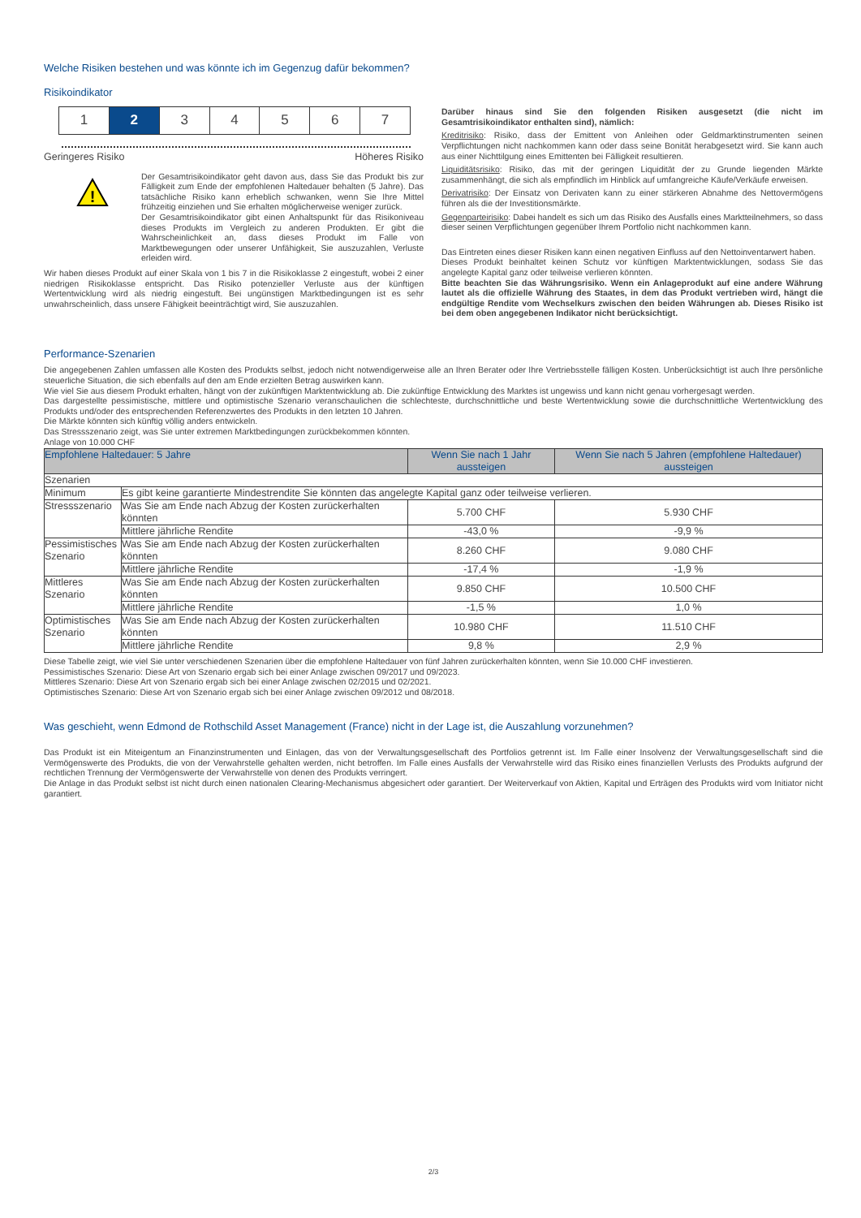Welche Risiken bestehen und was könnte ich im Gegenzug dafür bekommen?
Risikoindikator
1 2 3 4 5 6 7
Geringeres Risiko Höheres Risiko
!
Der Gesamtrisikoindikator geht davon aus, dass Sie das Produkt bis zur Fälligkeit zum Ende der empfohlenen Haltedauer behalten (5 Jahre). Das tatsächliche Risiko kann erheblich schwanken, wenn Sie Ihre Mittel frühzeitig einziehen und Sie erhalten möglicherweise weniger zurück.
Der Gesamtrisikoindikator gibt einen Anhaltspunkt für das Risikoniveau dieses Produkts im Vergleich zu anderen Produkten. Er gibt die Wahrscheinlichkeit an, dass dieses Produkt im Falle von Marktbewegungen oder unserer Unfähigkeit, Sie auszuzahlen, Verluste erleiden wird.
Wir haben dieses Produkt auf einer Skala von 1 bis 7 in die Risikoklasse 2 eingestuft, wobei 2 einer niedrigen Risikoklasse entspricht. Das Risiko potenzieller Verluste aus der künftigen Wertentwicklung wird als niedrig eingestuft. Bei ungünstigen Marktbedingungen ist es sehr unwahrscheinlich, dass unsere Fähigkeit beeinträchtigt wird, Sie auszuzahlen.
Darüber hinaus sind Sie den folgenden Risiken ausgesetzt (die nicht im Gesamtrisikoindikator enthalten sind), nämlich:
Kreditrisiko: Risiko, dass der Emittent von Anleihen oder Geldmarktinstrumenten seinen Verpflichtungen nicht nachkommen kann oder dass seine Bonität herabgesetzt wird. Sie kann auch aus einer Nichttilgung eines Emittenten bei Fälligkeit resultieren.
Liquiditätsrisiko: Risiko, das mit der geringen Liquidität der zu Grunde liegenden Märkte zusammenhängt, die sich als empfindlich im Hinblick auf umfangreiche Käufe/Verkäufe erweisen.
Derivatrisiko: Der Einsatz von Derivaten kann zu einer stärkeren Abnahme des Nettovermögens führen als die der Investitionsmärkte.
Gegenparteirisiko: Dabei handelt es sich um das Risiko des Ausfalls eines Marktteilnehmers, so dass dieser seinen Verpflichtungen gegenüber Ihrem Portfolio nicht nachkommen kann.
Das Eintreten eines dieser Risiken kann einen negativen Einfluss auf den Nettoinventarwert haben.
Dieses Produkt beinhaltet keinen Schutz vor künftigen Marktentwicklungen, sodass Sie das angelegte Kapital ganz oder teilweise verlieren könnten.
Bitte beachten Sie das Währungsrisiko. Wenn ein Anlageprodukt auf eine andere Währung lautet als die offizielle Währung des Staates, in dem das Produkt vertrieben wird, hängt die endgültige Rendite vom Wechselkurs zwischen den beiden Währungen ab. Dieses Risiko ist bei dem oben angegebenen Indikator nicht berücksichtigt.
Performance-Szenarien
Die angegebenen Zahlen umfassen alle Kosten des Produkts selbst, jedoch nicht notwendigerweise alle an Ihren Berater oder Ihre Vertriebsstelle fälligen Kosten. Unberücksichtigt ist auch Ihre persönliche steuerliche Situation, die sich ebenfalls auf den am Ende erzielten Betrag auswirken kann.
Wie viel Sie aus diesem Produkt erhalten, hängt von der zukünftigen Marktentwicklung ab. Die zukünftige Entwicklung des Marktes ist ungewiss und kann nicht genau vorhergesagt werden.
Das dargestellte pessimistische, mittlere und optimistische Szenario veranschaulichen die schlechteste, durchschnittliche und beste Wertentwicklung sowie die durchschnittliche Wertentwicklung des Produkts und/oder des entsprechenden Referenzwertes des Produkts in den letzten 10 Jahren.
Die Märkte könnten sich künftig völlig anders entwickeln.
Das Stressszenario zeigt, was Sie unter extremen Marktbedingungen zurückbekommen könnten.
Anlage von 10.000 CHF
| Empfohlene Haltedauer: 5 Jahre | | Wenn Sie nach 1 Jahr aussteigen | Wenn Sie nach 5 Jahren (empfohlene Haltedauer) aussteigen |
| --- | --- | --- | --- |
| Szenarien | | | |
| Minimum | Es gibt keine garantierte Mindestrendite Sie könnten das angelegte Kapital ganz oder teilweise verlieren. | | |
| Stressszenario | Was Sie am Ende nach Abzug der Kosten zurückerhalten könnten | 5.700 CHF | 5.930 CHF |
| | Mittlere jährliche Rendite | -43,0 % | -9,9 % |
| Pessimistisches Szenario | Was Sie am Ende nach Abzug der Kosten zurückerhalten könnten | 8.260 CHF | 9.080 CHF |
| | Mittlere jährliche Rendite | -17,4 % | -1,9 % |
| Mittleres Szenario | Was Sie am Ende nach Abzug der Kosten zurückerhalten könnten | 9.850 CHF | 10.500 CHF |
| | Mittlere jährliche Rendite | -1,5 % | 1,0 % |
| Optimistisches Szenario | Was Sie am Ende nach Abzug der Kosten zurückerhalten könnten | 10.980 CHF | 11.510 CHF |
| | Mittlere jährliche Rendite | 9,8 % | 2,9 % |
Diese Tabelle zeigt, wie viel Sie unter verschiedenen Szenarien über die empfohlene Haltedauer von fünf Jahren zurückerhalten könnten, wenn Sie 10.000 CHF investieren.
Pessimistisches Szenario: Diese Art von Szenario ergab sich bei einer Anlage zwischen 09/2017 und 09/2023.
Mittleres Szenario: Diese Art von Szenario ergab sich bei einer Anlage zwischen 02/2015 und 02/2021.
Optimistisches Szenario: Diese Art von Szenario ergab sich bei einer Anlage zwischen 09/2012 und 08/2018.
Was geschieht, wenn Edmond de Rothschild Asset Management (France) nicht in der Lage ist, die Auszahlung vorzunehmen?
Das Produkt ist ein Miteigentum an Finanzinstrumenten und Einlagen, das von der Verwaltungsgesellschaft des Portfolios getrennt ist. Im Falle einer Insolvenz der Verwaltungsgesellschaft sind die Vermögenswerte des Produkts, die von der Verwahrstelle gehalten werden, nicht betroffen. Im Falle eines Ausfalls der Verwahrstelle wird das Risiko eines finanziellen Verlusts des Produkts aufgrund der rechtlichen Trennung der Vermögenswerte der Verwahrstelle von denen des Produkts verringert.
Die Anlage in das Produkt selbst ist nicht durch einen nationalen Clearing-Mechanismus abgesichert oder garantiert. Der Weiterverkauf von Aktien, Kapital und Erträgen des Produkts wird vom Initiator nicht garantiert.
2/3